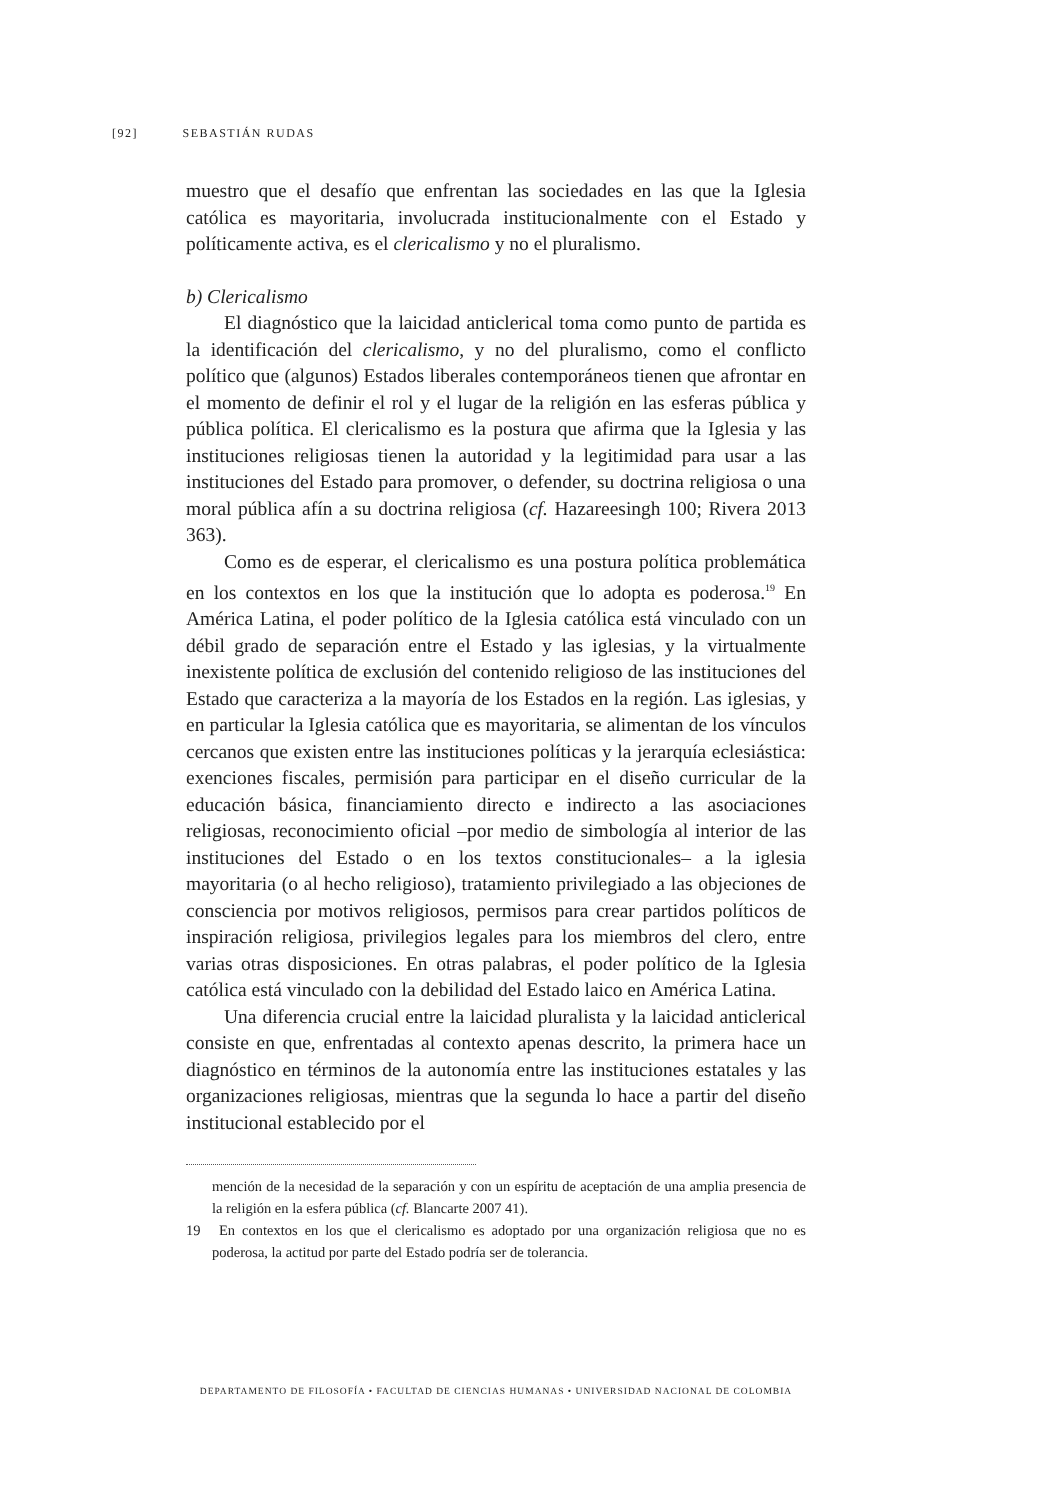[92] SEBASTIÁN RUDAS
muestro que el desafío que enfrentan las sociedades en las que la Iglesia católica es mayoritaria, involucrada institucionalmente con el Estado y políticamente activa, es el clericalismo y no el pluralismo.
b) Clericalismo
El diagnóstico que la laicidad anticlerical toma como punto de partida es la identificación del clericalismo, y no del pluralismo, como el conflicto político que (algunos) Estados liberales contemporáneos tienen que afrontar en el momento de definir el rol y el lugar de la religión en las esferas pública y pública política. El clericalismo es la postura que afirma que la Iglesia y las instituciones religiosas tienen la autoridad y la legitimidad para usar a las instituciones del Estado para promover, o defender, su doctrina religiosa o una moral pública afín a su doctrina religiosa (cf. Hazareesingh 100; Rivera 2013 363).
Como es de esperar, el clericalismo es una postura política problemática en los contextos en los que la institución que lo adopta es poderosa.<sup>19</sup> En América Latina, el poder político de la Iglesia católica está vinculado con un débil grado de separación entre el Estado y las iglesias, y la virtualmente inexistente política de exclusión del contenido religioso de las instituciones del Estado que caracteriza a la mayoría de los Estados en la región. Las iglesias, y en particular la Iglesia católica que es mayoritaria, se alimentan de los vínculos cercanos que existen entre las instituciones políticas y la jerarquía eclesiástica: exenciones fiscales, permisión para participar en el diseño curricular de la educación básica, financiamiento directo e indirecto a las asociaciones religiosas, reconocimiento oficial –por medio de simbología al interior de las instituciones del Estado o en los textos constitucionales– a la iglesia mayoritaria (o al hecho religioso), tratamiento privilegiado a las objeciones de consciencia por motivos religiosos, permisos para crear partidos políticos de inspiración religiosa, privilegios legales para los miembros del clero, entre varias otras disposiciones. En otras palabras, el poder político de la Iglesia católica está vinculado con la debilidad del Estado laico en América Latina.
Una diferencia crucial entre la laicidad pluralista y la laicidad anticlerical consiste en que, enfrentadas al contexto apenas descrito, la primera hace un diagnóstico en términos de la autonomía entre las instituciones estatales y las organizaciones religiosas, mientras que la segunda lo hace a partir del diseño institucional establecido por el
mención de la necesidad de la separación y con un espíritu de aceptación de una amplia presencia de la religión en la esfera pública (cf. Blancarte 2007 41).
19 En contextos en los que el clericalismo es adoptado por una organización religiosa que no es poderosa, la actitud por parte del Estado podría ser de tolerancia.
DEPARTAMENTO DE FILOSOFÍA • FACULTAD DE CIENCIAS HUMANAS • UNIVERSIDAD NACIONAL DE COLOMBIA